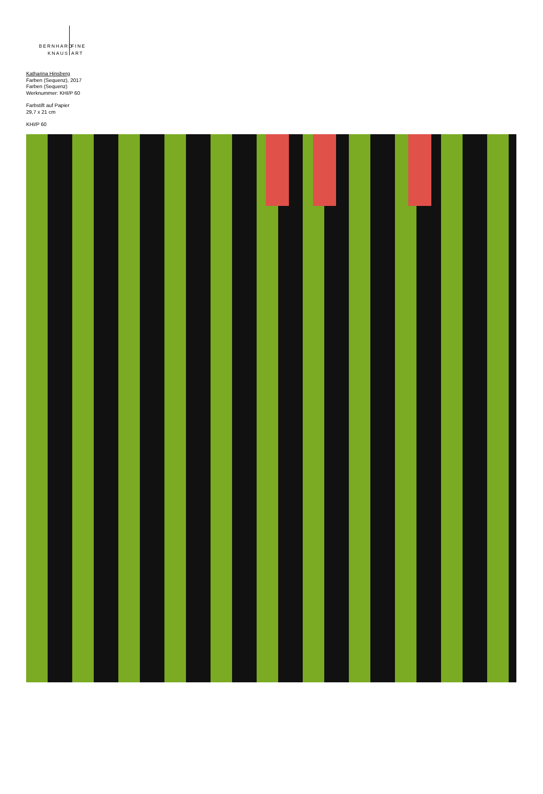BERNHARD
KNAUS
FINE
ART
Katharina Hinsberg
Farben (Sequenz), 2017
Farben (Sequenz)
Werknummer: KHI/P 60
Farbstift auf Papier
29,7 x 21 cm
KHI/P 60